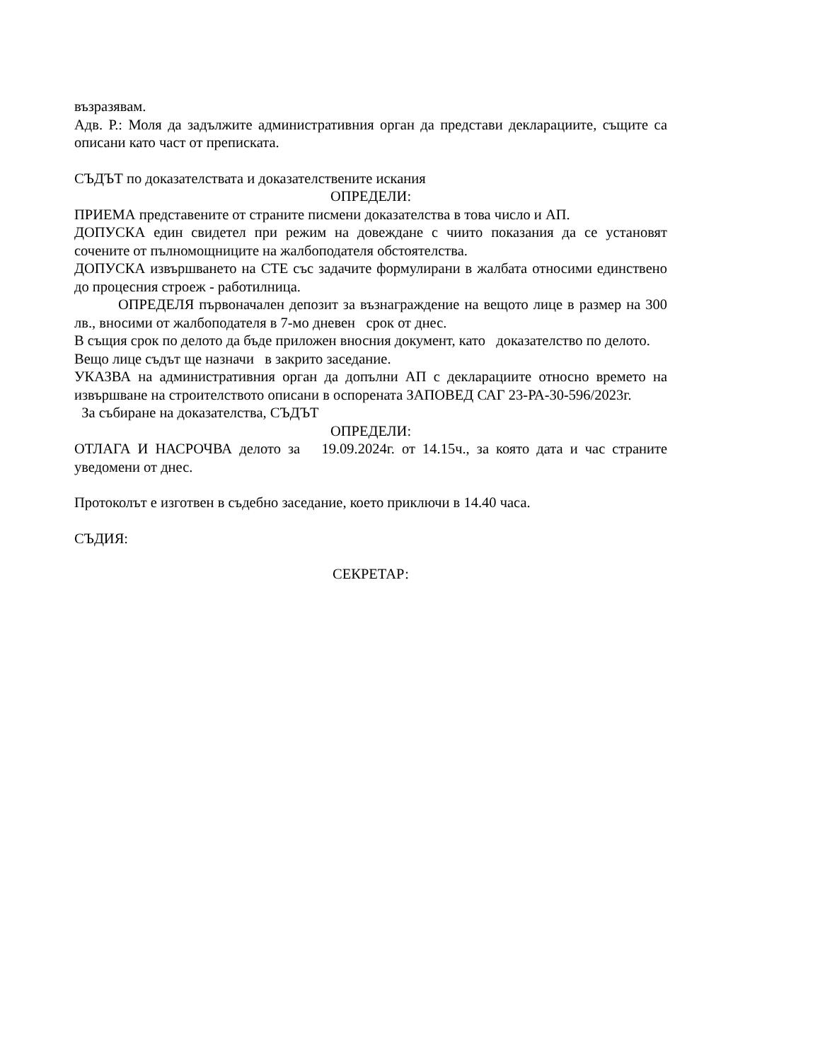възразявам.
Адв. Р.: Моля да задължите административния орган да представи декларациите, същите са описани като част от преписката.
СЪДЪТ по доказателствата и доказателствените искания
ОПРЕДЕЛИ:
ПРИЕМА представените от страните писмени доказателства в това число и АП.
ДОПУСКА един свидетел при режим на довеждане с чиито показания да се установят сочените от пълномощниците на жалбоподателя обстоятелства.
ДОПУСКА извършването на СТЕ със задачите формулирани в жалбата относими единствено до процесния строеж - работилница.
ОПРЕДЕЛЯ първоначален депозит за възнаграждение на вещото лице в размер на 300 лв., вносими от жалбоподателя в 7-мо дневен срок от днес.
В същия срок по делото да бъде приложен вносния документ, като доказателство по делото.
Вещо лице съдът ще назначи в закрито заседание.
УКАЗВА на административния орган да допълни АП с декларациите относно времето на извършване на строителството описани в оспорената ЗАПОВЕД САГ 23-РА-30-596/2023г.
За събиране на доказателства, СЪДЪТ
ОПРЕДЕЛИ:
ОТЛАГА И НАСРОЧВА делото за 19.09.2024г. от 14.15ч., за която дата и час страните уведомени от днес.
Протоколът е изготвен в съдебно заседание, което приключи в 14.40 часа.
СЪДИЯ:
СЕКРЕТАР: